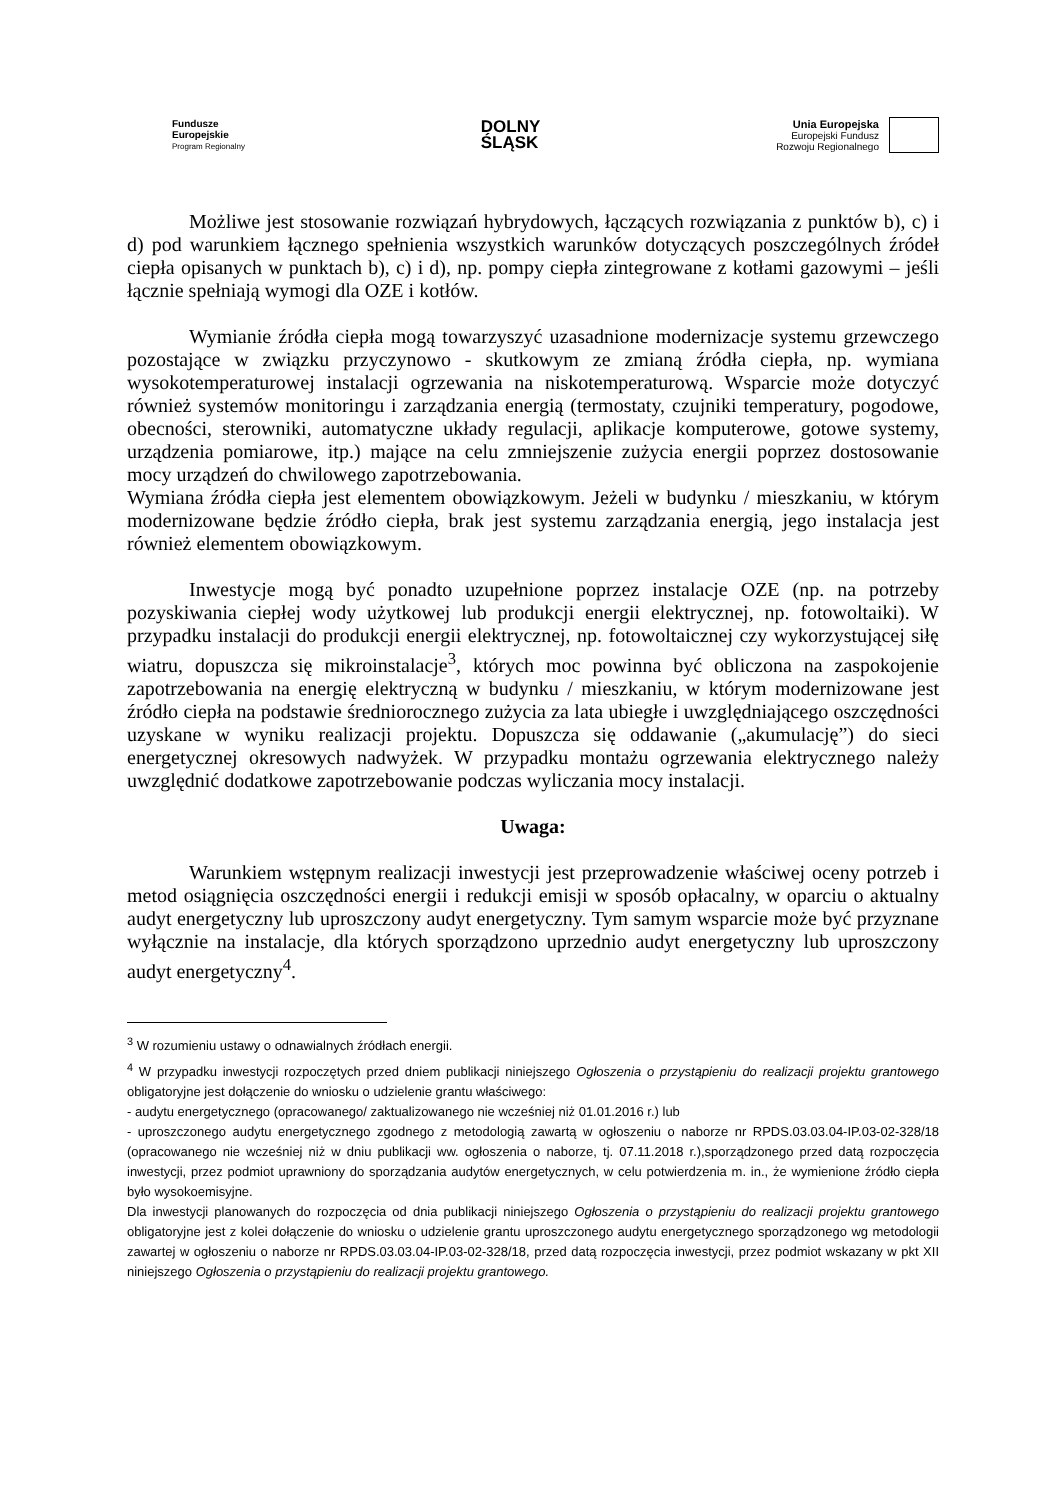Fundusze
Europejskie
Program Regionalny
DOLNY
ŚLĄSK
Unia Europejska
Europejski Fundusz
Rozwoju Regionalnego
Możliwe jest stosowanie rozwiązań hybrydowych, łączących rozwiązania z punktów b), c) i d) pod warunkiem łącznego spełnienia wszystkich warunków dotyczących poszczególnych źródeł ciepła opisanych w punktach b), c) i d), np. pompy ciepła zintegrowane z kotłami gazowymi – jeśli łącznie spełniają wymogi dla OZE i kotłów.
Wymianie źródła ciepła mogą towarzyszyć uzasadnione modernizacje systemu grzewczego pozostające w związku przyczynowo - skutkowym ze zmianą źródła ciepła, np. wymiana wysokotemperaturowej instalacji ogrzewania na niskotemperaturową. Wsparcie może dotyczyć również systemów monitoringu i zarządzania energią (termostaty, czujniki temperatury, pogodowe, obecności, sterowniki, automatyczne układy regulacji, aplikacje komputerowe, gotowe systemy, urządzenia pomiarowe, itp.) mające na celu zmniejszenie zużycia energii poprzez dostosowanie mocy urządzeń do chwilowego zapotrzebowania.
Wymiana źródła ciepła jest elementem obowiązkowym. Jeżeli w budynku / mieszkaniu, w którym modernizowane będzie źródło ciepła, brak jest systemu zarządzania energią, jego instalacja jest również elementem obowiązkowym.
Inwestycje mogą być ponadto uzupełnione poprzez instalacje OZE (np. na potrzeby pozyskiwania ciepłej wody użytkowej lub produkcji energii elektrycznej, np. fotowoltaiki). W przypadku instalacji do produkcji energii elektrycznej, np. fotowoltaicznej czy wykorzystującej siłę wiatru, dopuszcza się mikroinstalacje<sup>3</sup>, których moc powinna być obliczona na zaspokojenie zapotrzebowania na energię elektryczną w budynku / mieszkaniu, w którym modernizowane jest źródło ciepła na podstawie średniorocznego zużycia za lata ubiegłe i uwzględniającego oszczędności uzyskane w wyniku realizacji projektu. Dopuszcza się oddawanie („akumulację”) do sieci energetycznej okresowych nadwyżek. W przypadku montażu ogrzewania elektrycznego należy uwzględnić dodatkowe zapotrzebowanie podczas wyliczania mocy instalacji.
Uwaga:
Warunkiem wstępnym realizacji inwestycji jest przeprowadzenie właściwej oceny potrzeb i metod osiągnięcia oszczędności energii i redukcji emisji w sposób opłacalny, w oparciu o aktualny audyt energetyczny lub uproszczony audyt energetyczny. Tym samym wsparcie może być przyznane wyłącznie na instalacje, dla których sporządzono uprzednio audyt energetyczny lub uproszczony audyt energetyczny<sup>4</sup>.
<sup>3</sup> W rozumieniu ustawy o odnawialnych źródłach energii.
<sup>4</sup> W przypadku inwestycji rozpoczętych przed dniem publikacji niniejszego Ogłoszenia o przystąpieniu do realizacji projektu grantowego obligatoryjne jest dołączenie do wniosku o udzielenie grantu właściwego:
- audytu energetycznego (opracowanego/ zaktualizowanego nie wcześniej niż 01.01.2016 r.) lub
- uproszczonego audytu energetycznego zgodnego z metodologią zawartą w ogłoszeniu o naborze nr RPDS.03.03.04-IP.03-02-328/18 (opracowanego nie wcześniej niż w dniu publikacji ww. ogłoszenia o naborze, tj. 07.11.2018 r.),sporządzonego przed datą rozpoczęcia inwestycji, przez podmiot uprawniony do sporządzania audytów energetycznych, w celu potwierdzenia m. in., że wymienione źródło ciepła było wysokoemisyjne.
Dla inwestycji planowanych do rozpoczęcia od dnia publikacji niniejszego Ogłoszenia o przystąpieniu do realizacji projektu grantowego obligatoryjne jest z kolei dołączenie do wniosku o udzielenie grantu uproszczonego audytu energetycznego sporządzonego wg metodologii zawartej w ogłoszeniu o naborze nr RPDS.03.03.04-IP.03-02-328/18, przed datą rozpoczęcia inwestycji, przez podmiot wskazany w pkt XII niniejszego Ogłoszenia o przystąpieniu do realizacji projektu grantowego.